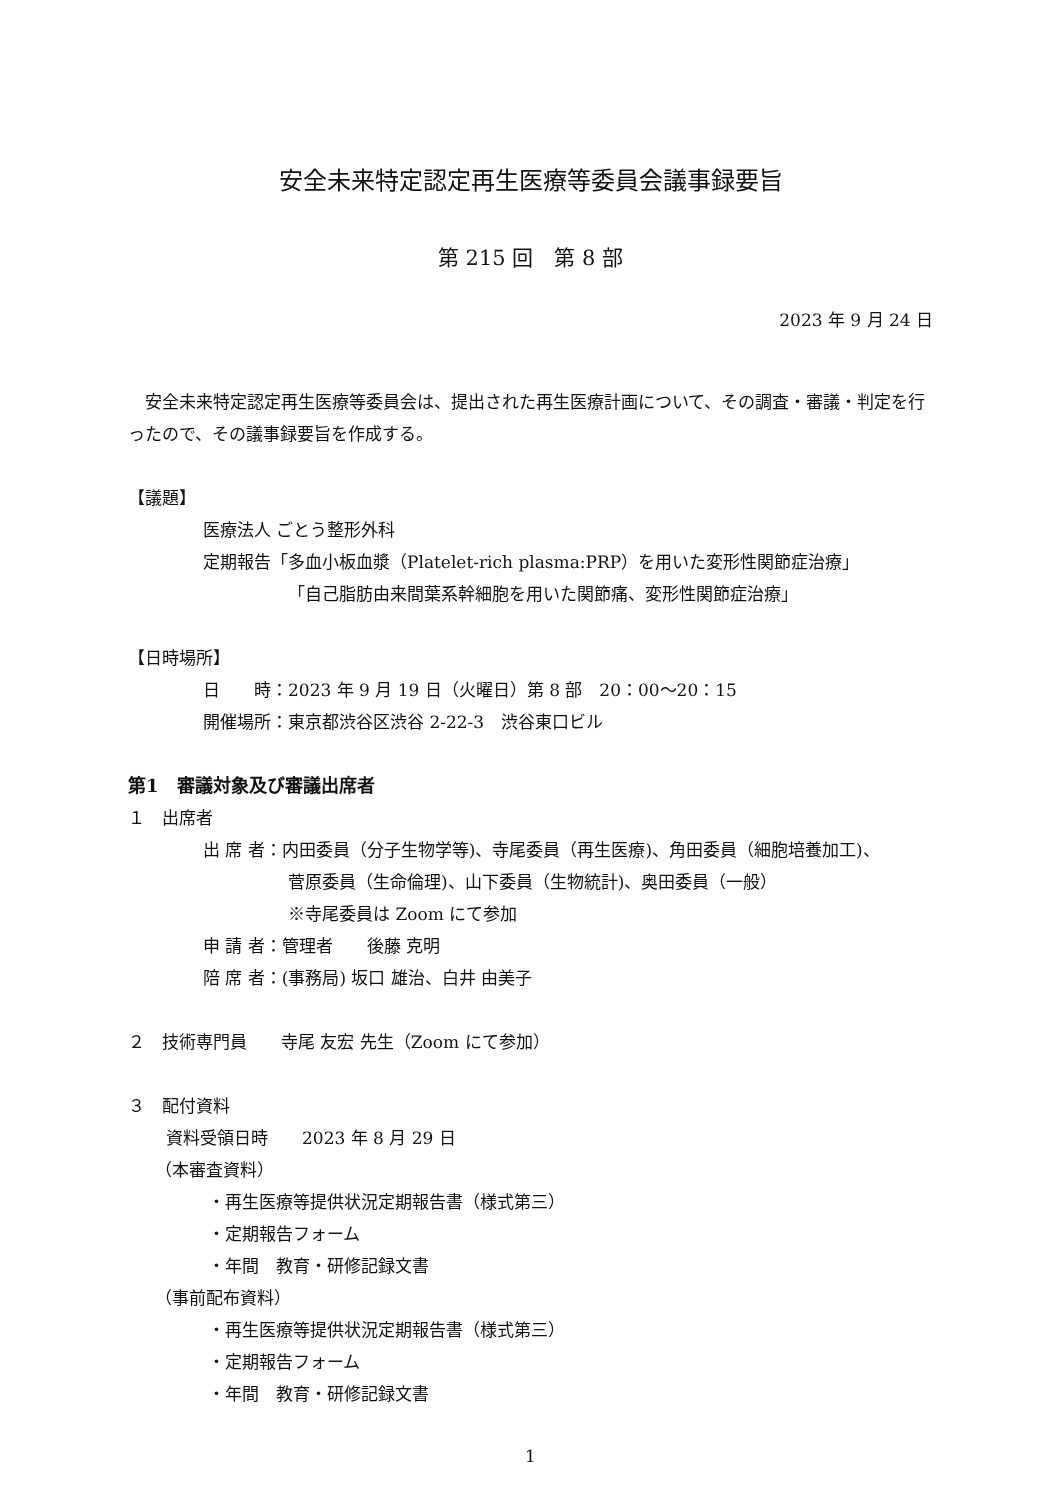安全未来特定認定再生医療等委員会議事録要旨
第 215 回　第 8 部
2023 年 9 月 24 日
　安全未来特定認定再生医療等委員会は、提出された再生医療計画について、その調査・審議・判定を行ったので、その議事録要旨を作成する。
【議題】
医療法人 ごとう整形外科
定期報告「多血小板血漿（Platelet-rich plasma:PRP）を用いた変形性関節症治療」
「自己脂肪由来間葉系幹細胞を用いた関節痛、変形性関節症治療」
【日時場所】
日　　時：2023 年 9 月 19 日（火曜日）第 8 部　20：00～20：15
開催場所：東京都渋谷区渋谷 2-22-3　渋谷東口ビル
第1　審議対象及び審議出席者
１　出席者
出 席 者：内田委員（分子生物学等)、寺尾委員（再生医療)、角田委員（細胞培養加工)、
菅原委員（生命倫理)、山下委員（生物統計)、奥田委員（一般）
※寺尾委員は Zoom にて参加
申 請 者：管理者　　後藤 克明
陪 席 者：(事務局) 坂口 雄治、白井 由美子
２　技術専門員　　寺尾 友宏 先生（Zoom にて参加）
３　配付資料
資料受領日時　　2023 年 8 月 29 日
（本審査資料）
・再生医療等提供状況定期報告書（様式第三）
・定期報告フォーム
・年間　教育・研修記録文書
（事前配布資料）
・再生医療等提供状況定期報告書（様式第三）
・定期報告フォーム
・年間　教育・研修記録文書
1